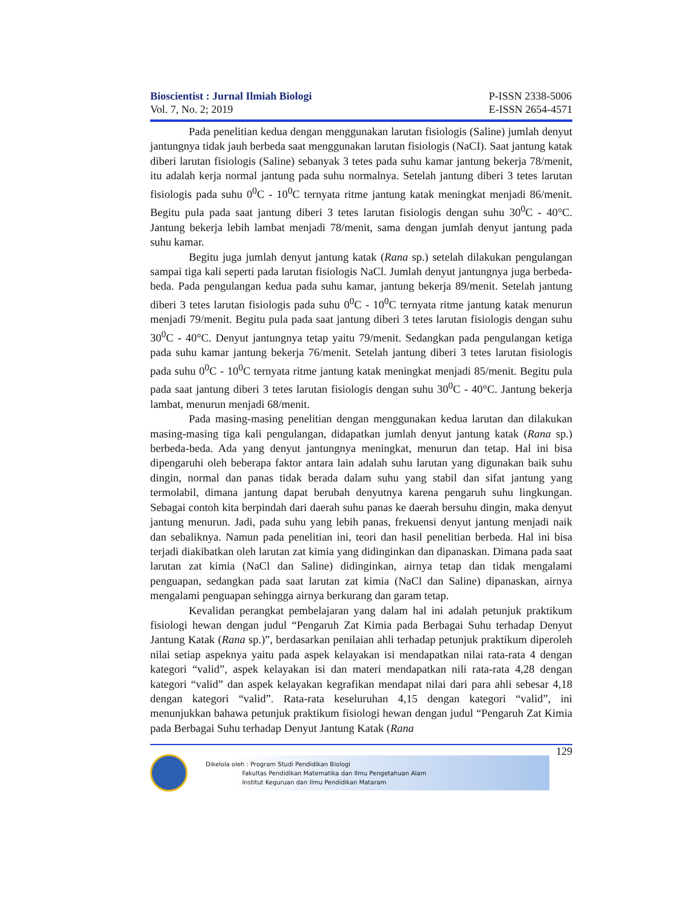Bioscientist : Jurnal Ilmiah Biologi
Vol. 7, No. 2; 2019
P-ISSN 2338-5006
E-ISSN 2654-4571
Pada penelitian kedua dengan menggunakan larutan fisiologis (Saline) jumlah denyut jantungnya tidak jauh berbeda saat menggunakan larutan fisiologis (NaCI). Saat jantung katak diberi larutan fisiologis (Saline) sebanyak 3 tetes pada suhu kamar jantung bekerja 78/menit, itu adalah kerja normal jantung pada suhu normalnya. Setelah jantung diberi 3 tetes larutan fisiologis pada suhu 0<sup>0</sup>C - 10<sup>0</sup>C ternyata ritme jantung katak meningkat menjadi 86/menit. Begitu pula pada saat jantung diberi 3 tetes larutan fisiologis dengan suhu 30<sup>0</sup>C - 40°C. Jantung bekerja lebih lambat menjadi 78/menit, sama dengan jumlah denyut jantung pada suhu kamar.
Begitu juga jumlah denyut jantung katak (Rana sp.) setelah dilakukan pengulangan sampai tiga kali seperti pada larutan fisiologis NaCl. Jumlah denyut jantungnya juga berbeda-beda. Pada pengulangan kedua pada suhu kamar, jantung bekerja 89/menit. Setelah jantung diberi 3 tetes larutan fisiologis pada suhu 0<sup>0</sup>C - 10<sup>0</sup>C ternyata ritme jantung katak menurun menjadi 79/menit. Begitu pula pada saat jantung diberi 3 tetes larutan fisiologis dengan suhu 30<sup>0</sup>C - 40°C. Denyut jantungnya tetap yaitu 79/menit. Sedangkan pada pengulangan ketiga pada suhu kamar jantung bekerja 76/menit. Setelah jantung diberi 3 tetes larutan fisiologis pada suhu 0<sup>0</sup>C - 10<sup>0</sup>C ternyata ritme jantung katak meningkat menjadi 85/menit. Begitu pula pada saat jantung diberi 3 tetes larutan fisiologis dengan suhu 30<sup>0</sup>C - 40°C. Jantung bekerja lambat, menurun menjadi 68/menit.
Pada masing-masing penelitian dengan menggunakan kedua larutan dan dilakukan masing-masing tiga kali pengulangan, didapatkan jumlah denyut jantung katak (Rana sp.) berbeda-beda. Ada yang denyut jantungnya meningkat, menurun dan tetap. Hal ini bisa dipengaruhi oleh beberapa faktor antara lain adalah suhu larutan yang digunakan baik suhu dingin, normal dan panas tidak berada dalam suhu yang stabil dan sifat jantung yang termolabil, dimana jantung dapat berubah denyutnya karena pengaruh suhu lingkungan. Sebagai contoh kita berpindah dari daerah suhu panas ke daerah bersuhu dingin, maka denyut jantung menurun. Jadi, pada suhu yang lebih panas, frekuensi denyut jantung menjadi naik dan sebaliknya. Namun pada penelitian ini, teori dan hasil penelitian berbeda. Hal ini bisa terjadi diakibatkan oleh larutan zat kimia yang didinginkan dan dipanaskan. Dimana pada saat larutan zat kimia (NaCl dan Saline) didinginkan, airnya tetap dan tidak mengalami penguapan, sedangkan pada saat larutan zat kimia (NaCl dan Saline) dipanaskan, airnya mengalami penguapan sehingga airnya berkurang dan garam tetap.
Kevalidan perangkat pembelajaran yang dalam hal ini adalah petunjuk praktikum fisiologi hewan dengan judul “Pengaruh Zat Kimia pada Berbagai Suhu terhadap Denyut Jantung Katak (Rana sp.)”, berdasarkan penilaian ahli terhadap petunjuk praktikum diperoleh nilai setiap aspeknya yaitu pada aspek kelayakan isi mendapatkan nilai rata-rata 4 dengan kategori “valid”, aspek kelayakan isi dan materi mendapatkan nili rata-rata 4,28 dengan kategori “valid” dan aspek kelayakan kegrafikan mendapat nilai dari para ahli sebesar 4,18 dengan kategori “valid”. Rata-rata keseluruhan 4,15 dengan kategori “valid”, ini menunjukkan bahawa petunjuk praktikum fisiologi hewan dengan judul “Pengaruh Zat Kimia pada Berbagai Suhu terhadap Denyut Jantung Katak (Rana
129
Dikelola oleh : Program Studi Pendidikan Biologi
Fakultas Pendidikan Matematika dan Ilmu Pengetahuan Alam
Institut Keguruan dan Ilmu Pendidikan Mataram